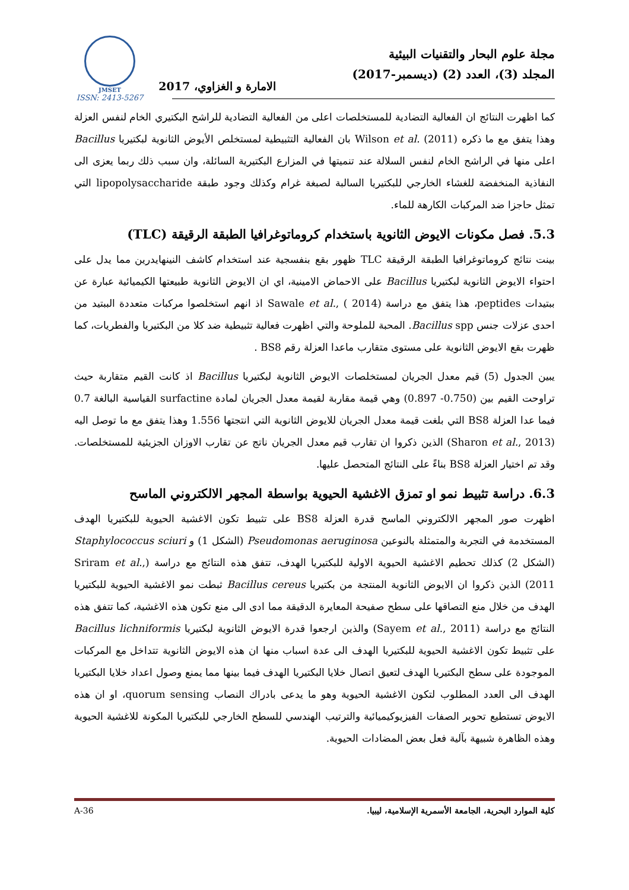JMSET
ISSN: 2413-5267
مجلة علوم البحار والتقنيات البيئية
المجلد (3)، العدد (2) (ديسمبر-2017)
الامارة و الغزاوي، 2017
كما اظهرت النتائج ان الفعالية التضادية للمستخلصات اعلى من الفعالية التضادية للراشح البكتيري الخام لنفس العزلة وهذا يتفق مع ما ذكره Wilson et al. (2011) بان الفعالية التثبيطية لمستخلص الأيوض الثانوية لبكتيريا Bacillus اعلى منها في الراشح الخام لنفس السلالة عند تنميتها في المزارع البكتيرية السائلة، وان سبب ذلك ربما يعزى الى النفاذية المنخفضة للغشاء الخارجي للبكتيريا السالبة لصبغة غرام وكذلك وجود طبقة lipopolysaccharide التي تمثل حاجزا ضد المركبات الكارهة للماء.
5.3. فصل مكونات الايوض الثانوية باستخدام كروماتوغرافيا الطبقة الرقيقة (TLC)
بينت نتائج كروماتوغرافيا الطبقة الرقيقة TLC ظهور بقع بنفسجية عند استخدام كاشف النينهايدرين مما يدل على احتواء الايوض الثانوية لبكتيريا Bacillus على الاحماض الامينية، اي ان الايوض الثانوية طبيعتها الكيميائية عبارة عن ببتيدات peptides، هذا يتفق مع دراسة Sawale et al., ( 2014) اذ انهم استخلصوا مركبات متعددة الببتيد من احدى عزلات جنس Bacillus spp. المحبة للملوحة والتي اظهرت فعالية تثبيطية ضد كلا من البكتيريا والفطريات، كما ظهرت بقع الايوض الثانوية على مستوى متقارب ماعدا العزلة رقم BS8 .
يبين الجدول (5) قيم معدل الجريان لمستخلصات الايوض الثانوية لبكتيريا Bacillus اذ كانت القيم متقاربة حيث تراوحت القيم بين (0.750- 0.897) وهي قيمة مقاربة لقيمة معدل الجريان لمادة surfactine القياسية البالغة 0.7 فيما عدا العزلة BS8 التي بلغت قيمة معدل الجريان للايوض الثانوية التي انتجتها 1.556 وهذا يتفق مع ما توصل اليه (Sharon et al., 2013) الذين ذكروا ان تقارب قيم معدل الجريان ناتج عن تقارب الاوزان الجزيئية للمستخلصات. وقد تم اختيار العزلة BS8 بناءً على النتائج المتحصل عليها.
6.3. دراسة تثبيط نمو او تمزق الاغشية الحيوية بواسطة المجهر الالكتروني الماسح
اظهرت صور المجهر الالكتروني الماسح قدرة العزلة BS8 على تثبيط تكون الاغشية الحيوية للبكتيريا الهدف المستخدمة في التجربة والمتمثلة بالنوعين Pseudomonas aeruginosa (الشكل 1) و Staphylococcus sciuri (الشكل 2) كذلك تحطيم الاغشية الحيوية الاولية للبكتيريا الهدف، تتفق هذه النتائج مع دراسة (Sriram et al., 2011) الذين ذكروا ان الايوض الثانوية المنتجة من بكتيريا Bacillus cereus ثبطت نمو الاغشية الحيوية للبكتيريا الهدف من خلال منع التصاقها على سطح صفيحة المعايرة الدقيقة مما ادى الى منع تكون هذه الاغشية، كما تتفق هذه النتائج مع دراسة (Sayem et al., 2011) والذين ارجعوا قدرة الايوض الثانوية لبكتيريا Bacillus lichniformis على تثبيط تكون الاغشية الحيوية للبكتيريا الهدف الى عدة اسباب منها ان هذه الايوض الثانوية تتداخل مع المركبات الموجودة على سطح البكتيريا الهدف لتعيق اتصال خلايا البكتيريا الهدف فيما بينها مما يمنع وصول اعداد خلايا البكتيريا الهدف الى العدد المطلوب لتكون الاغشية الحيوية وهو ما يدعى بادراك النصاب quorum sensing، او ان هذه الايوض تستطيع تحوير الصفات الفيزيوكيميائية والترتيب الهندسي للسطح الخارجي للبكتيريا المكونة للاغشية الحيوية وهذه الظاهرة شبيهة بآلية فعل بعض المضادات الحيوية.
A-36 كلية الموارد البحرية، الجامعة الأسمرية الإسلامية، ليبيا.